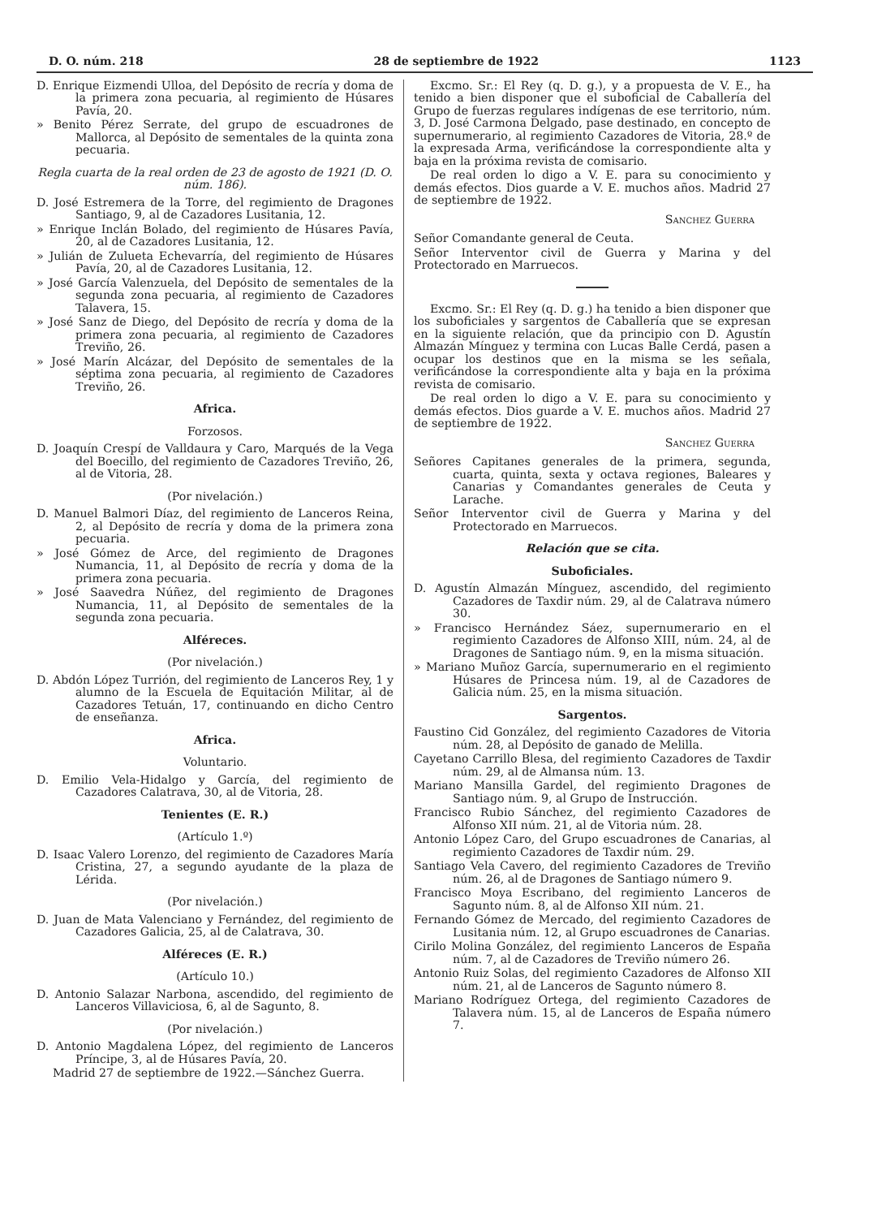D. O. núm. 218 28 de septiembre de 1922 1123
D. Enrique Eizmendi Ulloa, del Depósito de recría y doma de la primera zona pecuaria, al regimiento de Húsares Pavía, 20.
» Benito Pérez Serrate, del grupo de escuadrones de Mallorca, al Depósito de sementales de la quinta zona pecuaria.
Regla cuarta de la real orden de 23 de agosto de 1921 (D. O. núm. 186).
D. José Estremera de la Torre, del regimiento de Dragones Santiago, 9, al de Cazadores Lusitania, 12.
» Enrique Inclán Bolado, del regimiento de Húsares Pavía, 20, al de Cazadores Lusitania, 12.
» Julián de Zulueta Echevarría, del regimiento de Húsares Pavía, 20, al de Cazadores Lusitania, 12.
» José García Valenzuela, del Depósito de sementales de la segunda zona pecuaria, al regimiento de Cazadores Talavera, 15.
» José Sanz de Diego, del Depósito de recría y doma de la primera zona pecuaria, al regimiento de Cazadores Treviño, 26.
» José Marín Alcázar, del Depósito de sementales de la séptima zona pecuaria, al regimiento de Cazadores Treviño, 26.
Africa.
Forzosos.
D. Joaquín Crespí de Valldaura y Caro, Marqués de la Vega del Boecillo, del regimiento de Cazadores Treviño, 26, al de Vitoria, 28.
(Por nivelación.)
D. Manuel Balmori Díaz, del regimiento de Lanceros Reina, 2, al Depósito de recría y doma de la primera zona pecuaria.
» José Gómez de Arce, del regimiento de Dragones Numancia, 11, al Depósito de recría y doma de la primera zona pecuaria.
» José Saavedra Núñez, del regimiento de Dragones Numancia, 11, al Depósito de sementales de la segunda zona pecuaria.
Alféreces.
(Por nivelación.)
D. Abdón López Turrión, del regimiento de Lanceros Rey, 1 y alumno de la Escuela de Equitación Militar, al de Cazadores Tetuán, 17, continuando en dicho Centro de enseñanza.
Africa.
Voluntario.
D. Emilio Vela-Hidalgo y García, del regimiento de Cazadores Calatrava, 30, al de Vitoria, 28.
Tenientes (E. R.)
(Artículo 1.º)
D. Isaac Valero Lorenzo, del regimiento de Cazadores María Cristina, 27, a segundo ayudante de la plaza de Lérida.
(Por nivelación.)
D. Juan de Mata Valenciano y Fernández, del regimiento de Cazadores Galicia, 25, al de Calatrava, 30.
Alféreces (E. R.)
(Artículo 10.)
D. Antonio Salazar Narbona, ascendido, del regimiento de Lanceros Villaviciosa, 6, al de Sagunto, 8.
(Por nivelación.)
D. Antonio Magdalena López, del regimiento de Lanceros Príncipe, 3, al de Húsares Pavía, 20.
Madrid 27 de septiembre de 1922.—Sánchez Guerra.
Excmo. Sr.: El Rey (q. D. g.), y a propuesta de V. E., ha tenido a bien disponer que el suboficial de Caballería del Grupo de fuerzas regulares indígenas de ese territorio, núm. 3, D. José Carmona Delgado, pase destinado, en concepto de supernumerario, al regimiento Cazadores de Vitoria, 28.º de la expresada Arma, verificándose la correspondiente alta y baja en la próxima revista de comisario.
De real orden lo digo a V. E. para su conocimiento y demás efectos. Dios guarde a V. E. muchos años. Madrid 27 de septiembre de 1922.
Sanchez Guerra
Señor Comandante general de Ceuta.
Señor Interventor civil de Guerra y Marina y del Protectorado en Marruecos.
Excmo. Sr.: El Rey (q. D. g.) ha tenido a bien disponer que los suboficiales y sargentos de Caballería que se expresan en la siguiente relación, que da principio con D. Agustín Almazán Mínguez y termina con Lucas Balle Cerdá, pasen a ocupar los destinos que en la misma se les señala, verificándose la correspondiente alta y baja en la próxima revista de comisario.
De real orden lo digo a V. E. para su conocimiento y demás efectos. Dios guarde a V. E. muchos años. Madrid 27 de septiembre de 1922.
Sanchez Guerra
Señores Capitanes generales de la primera, segunda, cuarta, quinta, sexta y octava regiones, Baleares y Canarias y Comandantes generales de Ceuta y Larache.
Señor Interventor civil de Guerra y Marina y del Protectorado en Marruecos.
Relación que se cita.
Suboficiales.
D. Agustín Almazán Mínguez, ascendido, del regimiento Cazadores de Taxdir núm. 29, al de Calatrava número 30.
» Francisco Hernández Sáez, supernumerario en el regimiento Cazadores de Alfonso XIII, núm. 24, al de Dragones de Santiago núm. 9, en la misma situación.
» Mariano Muñoz García, supernumerario en el regimiento Húsares de Princesa núm. 19, al de Cazadores de Galicia núm. 25, en la misma situación.
Sargentos.
Faustino Cid González, del regimiento Cazadores de Vitoria núm. 28, al Depósito de ganado de Melilla.
Cayetano Carrillo Blesa, del regimiento Cazadores de Taxdir núm. 29, al de Almansa núm. 13.
Mariano Mansilla Gardel, del regimiento Dragones de Santiago núm. 9, al Grupo de Instrucción.
Francisco Rubio Sánchez, del regimiento Cazadores de Alfonso XII núm. 21, al de Vitoria núm. 28.
Antonio López Caro, del Grupo escuadrones de Canarias, al regimiento Cazadores de Taxdir núm. 29.
Santiago Vela Cavero, del regimiento Cazadores de Treviño núm. 26, al de Dragones de Santiago número 9.
Francisco Moya Escribano, del regimiento Lanceros de Sagunto núm. 8, al de Alfonso XII núm. 21.
Fernando Gómez de Mercado, del regimiento Cazadores de Lusitania núm. 12, al Grupo escuadrones de Canarias.
Cirilo Molina González, del regimiento Lanceros de España núm. 7, al de Cazadores de Treviño número 26.
Antonio Ruiz Solas, del regimiento Cazadores de Alfonso XII núm. 21, al de Lanceros de Sagunto número 8.
Mariano Rodríguez Ortega, del regimiento Cazadores de Talavera núm. 15, al de Lanceros de España número 7.